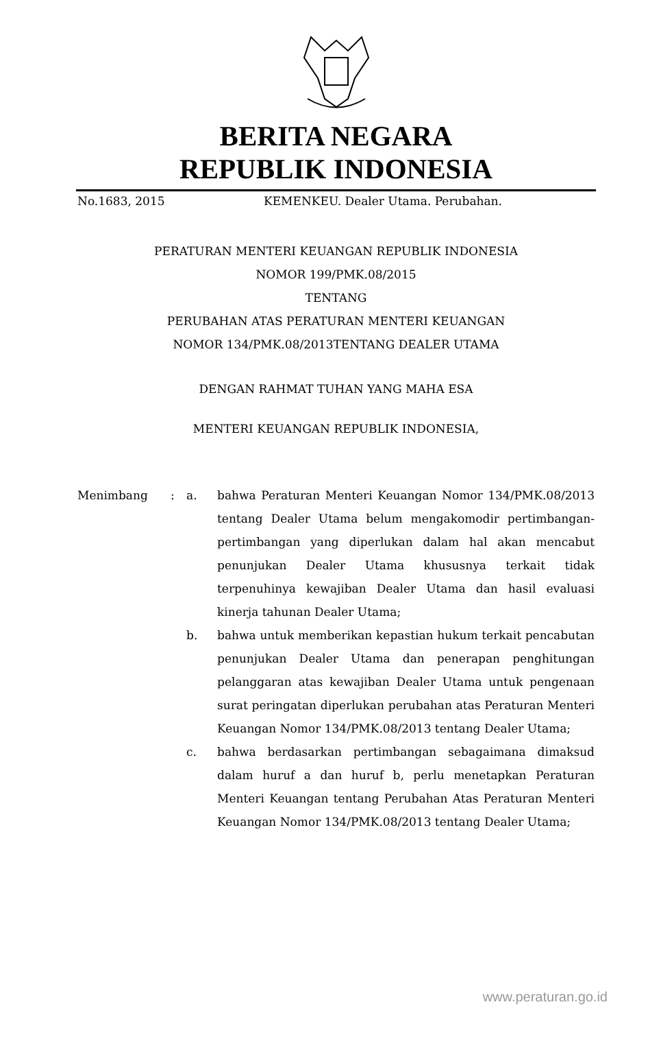BERITA NEGARA
REPUBLIK INDONESIA
No.1683, 2015 KEMENKEU. Dealer Utama. Perubahan.
PERATURAN MENTERI KEUANGAN REPUBLIK INDONESIA
NOMOR 199/PMK.08/2015
TENTANG
PERUBAHAN ATAS PERATURAN MENTERI KEUANGAN
NOMOR 134/PMK.08/2013TENTANG DEALER UTAMA
DENGAN RAHMAT TUHAN YANG MAHA ESA
MENTERI KEUANGAN REPUBLIK INDONESIA,
| Menimbang | : | a. | bahwa Peraturan Menteri Keuangan Nomor 134/PMK.08/2013 tentang Dealer Utama belum mengakomodir pertimbangan-pertimbangan yang diperlukan dalam hal akan mencabut penunjukan Dealer Utama khususnya terkait tidak terpenuhinya kewajiban Dealer Utama dan hasil evaluasi kinerja tahunan Dealer Utama; |
| | | b. | bahwa untuk memberikan kepastian hukum terkait pencabutan penunjukan Dealer Utama dan penerapan penghitungan pelanggaran atas kewajiban Dealer Utama untuk pengenaan surat peringatan diperlukan perubahan atas Peraturan Menteri Keuangan Nomor 134/PMK.08/2013 tentang Dealer Utama; |
| | | c. | bahwa berdasarkan pertimbangan sebagaimana dimaksud dalam huruf a dan huruf b, perlu menetapkan Peraturan Menteri Keuangan tentang Perubahan Atas Peraturan Menteri Keuangan Nomor 134/PMK.08/2013 tentang Dealer Utama; |
www.peraturan.go.id